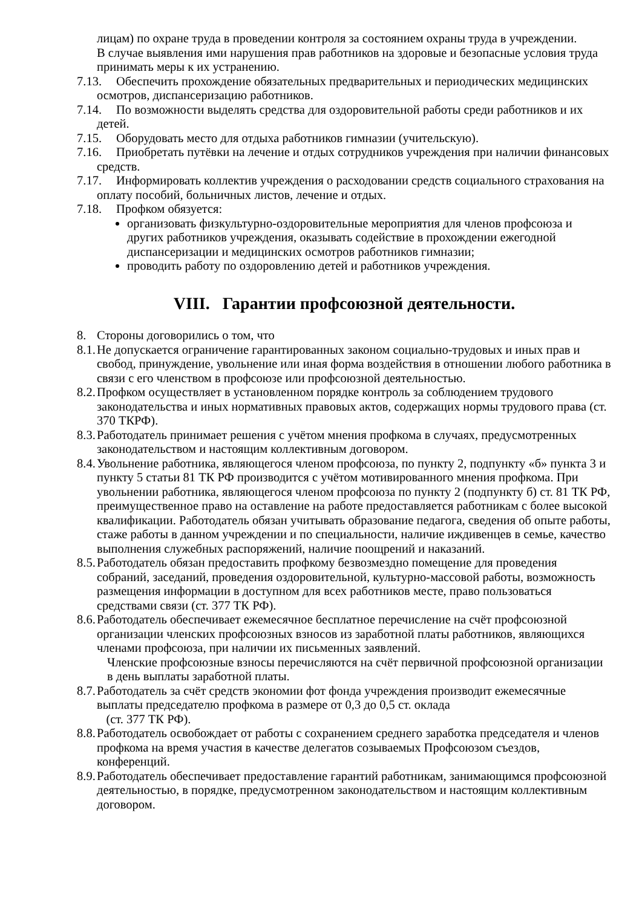лицам) по охране труда в проведении контроля за состоянием охраны труда в учреждении.
В случае выявления ими нарушения прав работников на здоровые и безопасные условия труда принимать меры к их устранению.
7.13. Обеспечить прохождение обязательных предварительных и периодических медицинских осмотров, диспансеризацию работников.
7.14. По возможности выделять средства для оздоровительной работы среди работников и их детей.
7.15. Оборудовать место для отдыха работников гимназии (учительскую).
7.16. Приобретать путёвки на лечение и отдых сотрудников учреждения при наличии финансовых средств.
7.17. Информировать коллектив учреждения о расходовании средств социального страхования на оплату пособий, больничных листов, лечение и отдых.
7.18. Профком обязуется:
организовать физкультурно-оздоровительные мероприятия для членов профсоюза и других работников учреждения, оказывать содействие в прохождении ежегодной диспансеризации и медицинских осмотров работников гимназии;
проводить работу по оздоровлению детей и работников учреждения.
VIII. Гарантии профсоюзной деятельности.
8. Стороны договорились о том, что
8.1. Не допускается ограничение гарантированных законом социально-трудовых и иных прав и свобод, принуждение, увольнение или иная форма воздействия в отношении любого работника в связи с его членством в профсоюзе или профсоюзной деятельностью.
8.2. Профком осуществляет в установленном порядке контроль за соблюдением трудового законодательства и иных нормативных правовых актов, содержащих нормы трудового права (ст. 370 ТКРФ).
8.3. Работодатель принимает решения с учётом мнения профкома в случаях, предусмотренных законодательством и настоящим коллективным договором.
8.4. Увольнение работника, являющегося членом профсоюза, по пункту 2, подпункту «б» пункта 3 и пункту 5 статьи 81 ТК РФ производится с учётом мотивированного мнения профкома. При увольнении работника, являющегося членом профсоюза по пункту 2 (подпункту б) ст. 81 ТК РФ, преимущественное право на оставление на работе предоставляется работникам с более высокой квалификации. Работодатель обязан учитывать образование педагога, сведения об опыте работы, стаже работы в данном учреждении и по специальности, наличие иждивенцев в семье, качество выполнения служебных распоряжений, наличие поощрений и наказаний.
8.5. Работодатель обязан предоставить профкому безвозмездно помещение для проведения собраний, заседаний, проведения оздоровительной, культурно-массовой работы, возможность размещения информации в доступном для всех работников месте, право пользоваться средствами связи (ст. 377 ТК РФ).
8.6. Работодатель обеспечивает ежемесячное бесплатное перечисление на счёт профсоюзной организации членских профсоюзных взносов из заработной платы работников, являющихся членами профсоюза, при наличии их письменных заявлений.
Членские профсоюзные взносы перечисляются на счёт первичной профсоюзной организации в день выплаты заработной платы.
8.7. Работодатель за счёт средств экономии фот фонда учреждения производит ежемесячные выплаты председателю профкома в размере от 0,3 до 0,5 ст. оклада
(ст. 377 ТК РФ).
8.8. Работодатель освобождает от работы с сохранением среднего заработка председателя и членов профкома на время участия в качестве делегатов созываемых Профсоюзом съездов, конференций.
8.9. Работодатель обеспечивает предоставление гарантий работникам, занимающимся профсоюзной деятельностью, в порядке, предусмотренном законодательством и настоящим коллективным договором.